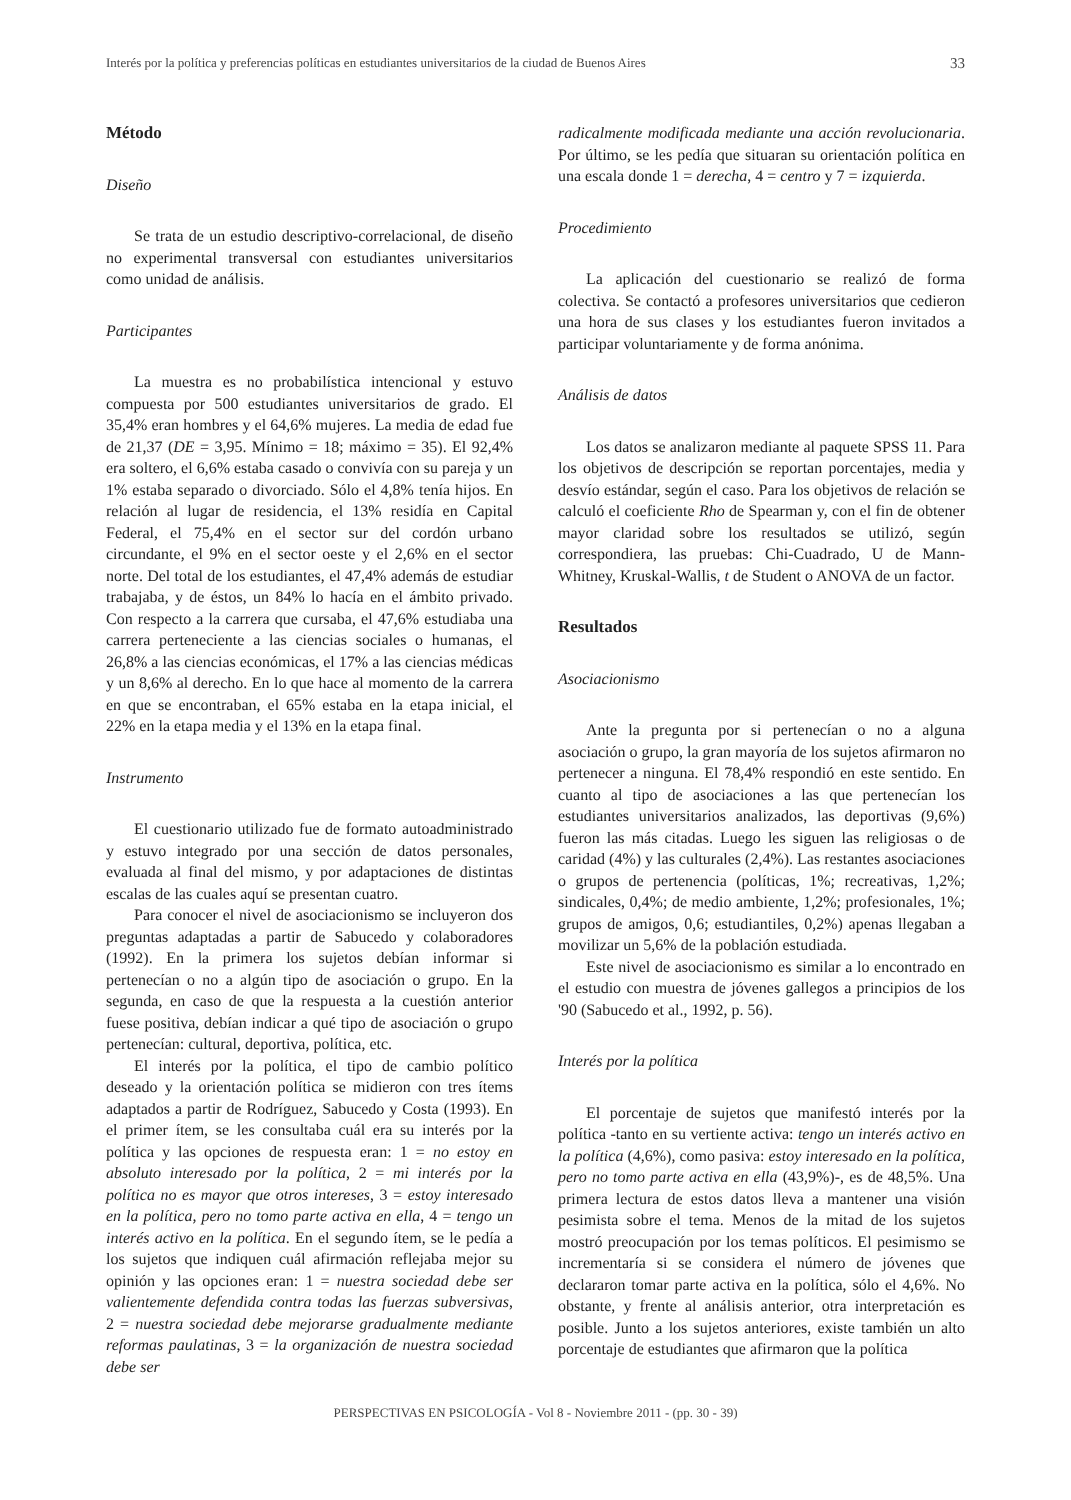Interés por la política y preferencias políticas en estudiantes universitarios de la ciudad de Buenos Aires 33
Método
Diseño
Se trata de un estudio descriptivo-correlacional, de diseño no experimental transversal con estudiantes universitarios como unidad de análisis.
Participantes
La muestra es no probabilística intencional y estuvo compuesta por 500 estudiantes universitarios de grado. El 35,4% eran hombres y el 64,6% mujeres. La media de edad fue de 21,37 (DE = 3,95. Mínimo = 18; máximo = 35). El 92,4% era soltero, el 6,6% estaba casado o convivía con su pareja y un 1% estaba separado o divorciado. Sólo el 4,8% tenía hijos. En relación al lugar de residencia, el 13% residía en Capital Federal, el 75,4% en el sector sur del cordón urbano circundante, el 9% en el sector oeste y el 2,6% en el sector norte. Del total de los estudiantes, el 47,4% además de estudiar trabajaba, y de éstos, un 84% lo hacía en el ámbito privado. Con respecto a la carrera que cursaba, el 47,6% estudiaba una carrera perteneciente a las ciencias sociales o humanas, el 26,8% a las ciencias económicas, el 17% a las ciencias médicas y un 8,6% al derecho. En lo que hace al momento de la carrera en que se encontraban, el 65% estaba en la etapa inicial, el 22% en la etapa media y el 13% en la etapa final.
Instrumento
El cuestionario utilizado fue de formato autoadministrado y estuvo integrado por una sección de datos personales, evaluada al final del mismo, y por adaptaciones de distintas escalas de las cuales aquí se presentan cuatro.
Para conocer el nivel de asociacionismo se incluyeron dos preguntas adaptadas a partir de Sabucedo y colaboradores (1992). En la primera los sujetos debían informar si pertenecían o no a algún tipo de asociación o grupo. En la segunda, en caso de que la respuesta a la cuestión anterior fuese positiva, debían indicar a qué tipo de asociación o grupo pertenecían: cultural, deportiva, política, etc.
El interés por la política, el tipo de cambio político deseado y la orientación política se midieron con tres ítems adaptados a partir de Rodríguez, Sabucedo y Costa (1993). En el primer ítem, se les consultaba cuál era su interés por la política y las opciones de respuesta eran: 1 = no estoy en absoluto interesado por la política, 2 = mi interés por la política no es mayor que otros intereses, 3 = estoy interesado en la política, pero no tomo parte activa en ella, 4 = tengo un interés activo en la política. En el segundo ítem, se le pedía a los sujetos que indiquen cuál afirmación reflejaba mejor su opinión y las opciones eran: 1 = nuestra sociedad debe ser valientemente defendida contra todas las fuerzas subversivas, 2 = nuestra sociedad debe mejorarse gradualmente mediante reformas paulatinas, 3 = la organización de nuestra sociedad debe ser
radicalmente modificada mediante una acción revolucionaria. Por último, se les pedía que situaran su orientación política en una escala donde 1 = derecha, 4 = centro y 7 = izquierda.
Procedimiento
La aplicación del cuestionario se realizó de forma colectiva. Se contactó a profesores universitarios que cedieron una hora de sus clases y los estudiantes fueron invitados a participar voluntariamente y de forma anónima.
Análisis de datos
Los datos se analizaron mediante al paquete SPSS 11. Para los objetivos de descripción se reportan porcentajes, media y desvío estándar, según el caso. Para los objetivos de relación se calculó el coeficiente Rho de Spearman y, con el fin de obtener mayor claridad sobre los resultados se utilizó, según correspondiera, las pruebas: Chi-Cuadrado, U de Mann-Whitney, Kruskal-Wallis, t de Student o ANOVA de un factor.
Resultados
Asociacionismo
Ante la pregunta por si pertenecían o no a alguna asociación o grupo, la gran mayoría de los sujetos afirmaron no pertenecer a ninguna. El 78,4% respondió en este sentido. En cuanto al tipo de asociaciones a las que pertenecían los estudiantes universitarios analizados, las deportivas (9,6%) fueron las más citadas. Luego les siguen las religiosas o de caridad (4%) y las culturales (2,4%). Las restantes asociaciones o grupos de pertenencia (políticas, 1%; recreativas, 1,2%; sindicales, 0,4%; de medio ambiente, 1,2%; profesionales, 1%; grupos de amigos, 0,6; estudiantiles, 0,2%) apenas llegaban a movilizar un 5,6% de la población estudiada.
Este nivel de asociacionismo es similar a lo encontrado en el estudio con muestra de jóvenes gallegos a principios de los '90 (Sabucedo et al., 1992, p. 56).
Interés por la política
El porcentaje de sujetos que manifestó interés por la política -tanto en su vertiente activa: tengo un interés activo en la política (4,6%), como pasiva: estoy interesado en la política, pero no tomo parte activa en ella (43,9%)-, es de 48,5%. Una primera lectura de estos datos lleva a mantener una visión pesimista sobre el tema. Menos de la mitad de los sujetos mostró preocupación por los temas políticos. El pesimismo se incrementaría si se considera el número de jóvenes que declararon tomar parte activa en la política, sólo el 4,6%. No obstante, y frente al análisis anterior, otra interpretación es posible. Junto a los sujetos anteriores, existe también un alto porcentaje de estudiantes que afirmaron que la política
PERSPECTIVAS EN PSICOLOGÍA - Vol 8 - Noviembre 2011 - (pp. 30 - 39)